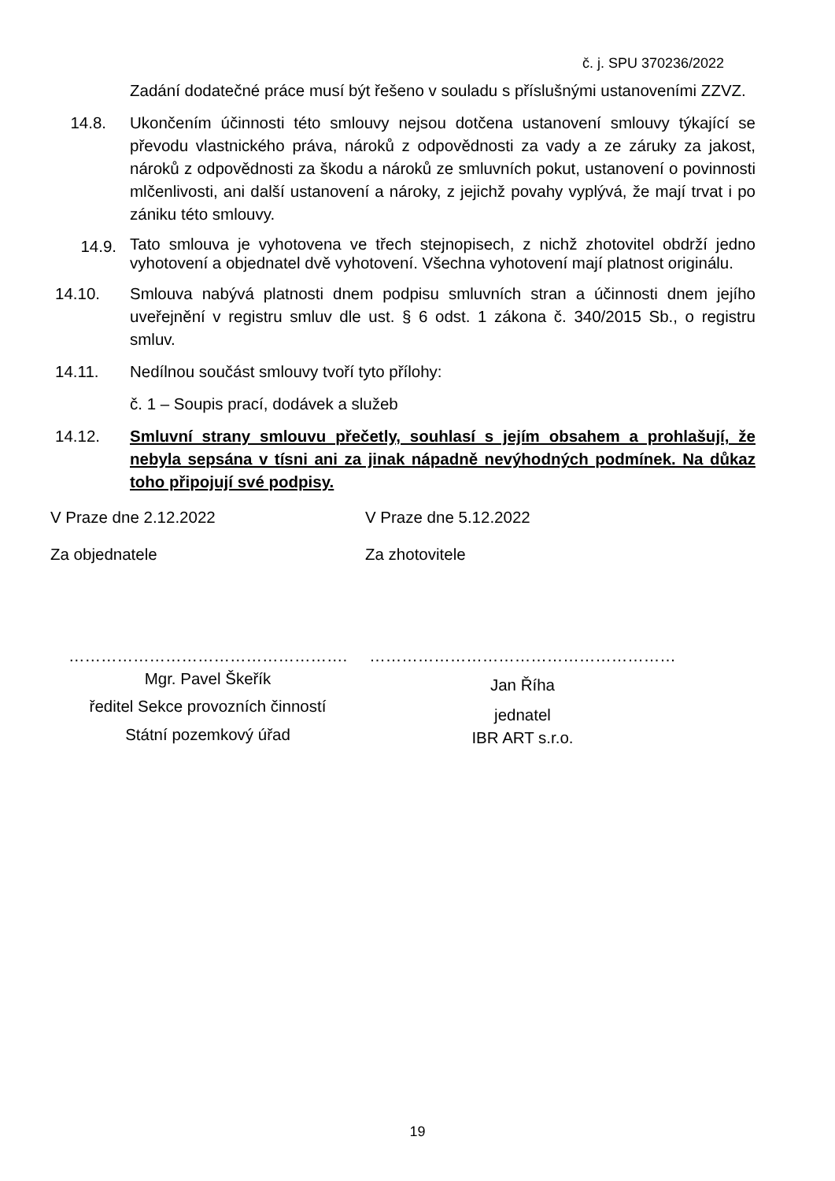č. j. SPU 370236/2022
Zadání dodatečné práce musí být řešeno v souladu s příslušnými ustanoveními ZZVZ.
14.8. Ukončením účinnosti této smlouvy nejsou dotčena ustanovení smlouvy týkající se převodu vlastnického práva, nároků z odpovědnosti za vady a ze záruky za jakost, nároků z odpovědnosti za škodu a nároků ze smluvních pokut, ustanovení o povinnosti mlčenlivosti, ani další ustanovení a nároky, z jejichž povahy vyplývá, že mají trvat i po zániku této smlouvy.
14.9.
Tato smlouva je vyhotovena ve třech stejnopisech, z nichž zhotovitel obdrží jedno vyhotovení a objednatel dvě vyhotovení. Všechna vyhotovení mají platnost originálu.
14.10. Smlouva nabývá platnosti dnem podpisu smluvních stran a účinnosti dnem jejího uveřejnění v registru smluv dle ust. § 6 odst. 1 zákona č. 340/2015 Sb., o registru smluv.
14.11. Nedílnou součást smlouvy tvoří tyto přílohy:
č. 1 – Soupis prací, dodávek a služeb
14.12. Smluvní strany smlouvu přečetly, souhlasí s jejím obsahem a prohlašují, že nebyla sepsána v tísni ani za jinak nápadně nevýhodných podmínek. Na důkaz toho připojují své podpisy.
V Praze dne 2.12.2022 V Praze dne 5.12.2022
Za objednatele Za zhotovitele
…………………………………………….
Mgr. Pavel Škeřík
ředitel Sekce provozních činností
Státní pozemkový úřad
…………………………………………………
Jan Říha
jednatel
IBR ART s.r.o.
19